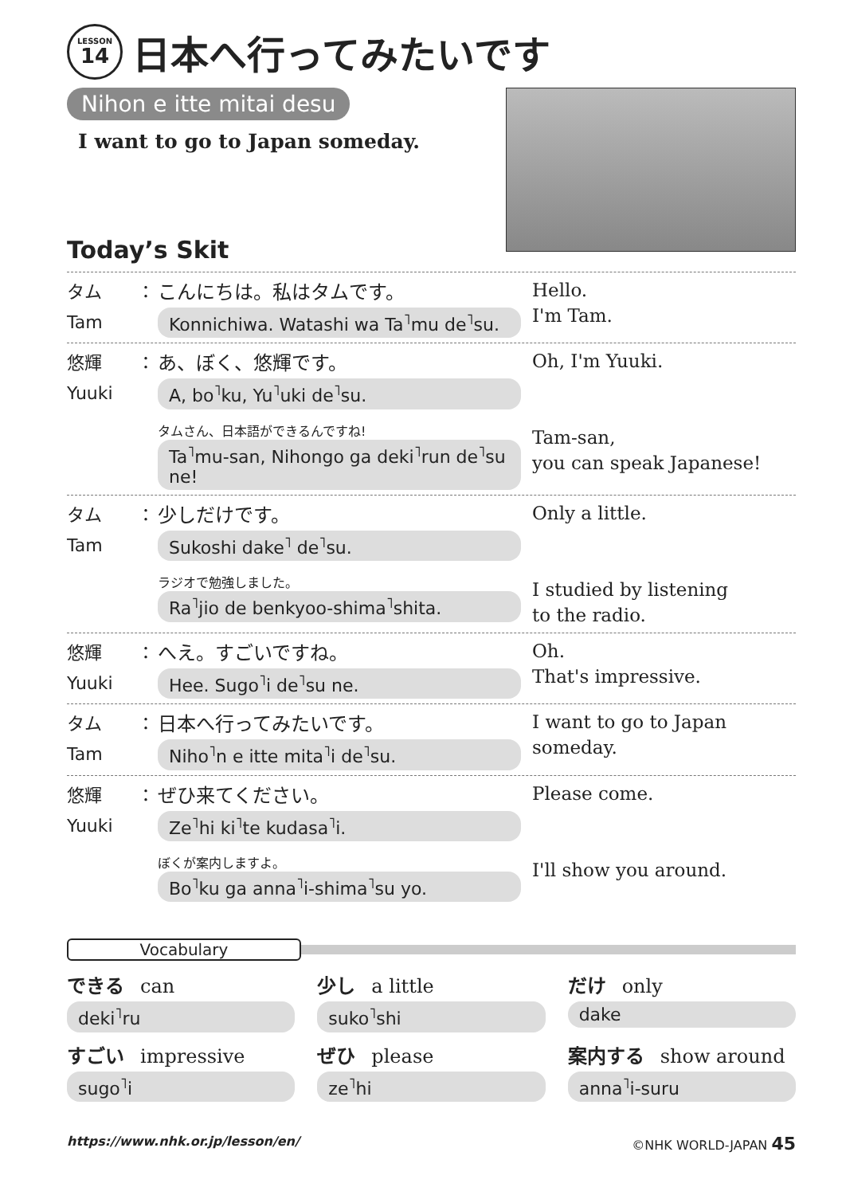LESSON
14
日本へ行ってみたいです
Nihon e itte mitai desu
I want to go to Japan someday.
Today’s Skit
タム
Tam
： こんにちは。私はタムです。
Konnichiwa. Watashi wa Ta<sup>˥</sup>mu de<sup>˥</sup>su.
Hello.
I'm Tam.
悠輝
Yuuki
： あ、ぼく、悠輝です。
A, bo<sup>˥</sup>ku, Yu<sup>˥</sup>uki de<sup>˥</sup>su.
タムさん、日本語ができるんですね!
Ta<sup>˥</sup>mu-san, Nihongo ga deki<sup>˥</sup>run de<sup>˥</sup>su ne!
Oh, I'm Yuuki.
Tam-san,
you can speak Japanese!
タム
Tam
： 少しだけです。
Sukoshi dake<sup>˥</sup> de<sup>˥</sup>su.
ラジオで勉強しました。
Ra<sup>˥</sup>jio de benkyoo-shima<sup>˥</sup>shita.
Only a little.
I studied by listening
to the radio.
悠輝
Yuuki
： へえ。すごいですね。
Hee. Sugo<sup>˥</sup>i de<sup>˥</sup>su ne.
Oh.
That's impressive.
タム
Tam
： 日本へ行ってみたいです。
Niho<sup>˥</sup>n e itte mita<sup>˥</sup>i de<sup>˥</sup>su.
I want to go to Japan
someday.
悠輝
Yuuki
： ぜひ来てください。
Ze<sup>˥</sup>hi ki<sup>˥</sup>te kudasa<sup>˥</sup>i.
ぼくが案内しますよ。
Bo<sup>˥</sup>ku ga anna<sup>˥</sup>i-shima<sup>˥</sup>su yo.
Please come.
I'll show you around.
Vocabulary
できる can
deki<sup>˥</sup>ru
少し a little
suko<sup>˥</sup>shi
だけ only
dake
すごい impressive
sugo<sup>˥</sup>i
ぜひ please
ze<sup>˥</sup>hi
案内する show around
anna<sup>˥</sup>i-suru
https://www.nhk.or.jp/lesson/en/ ©NHK WORLD-JAPAN 45